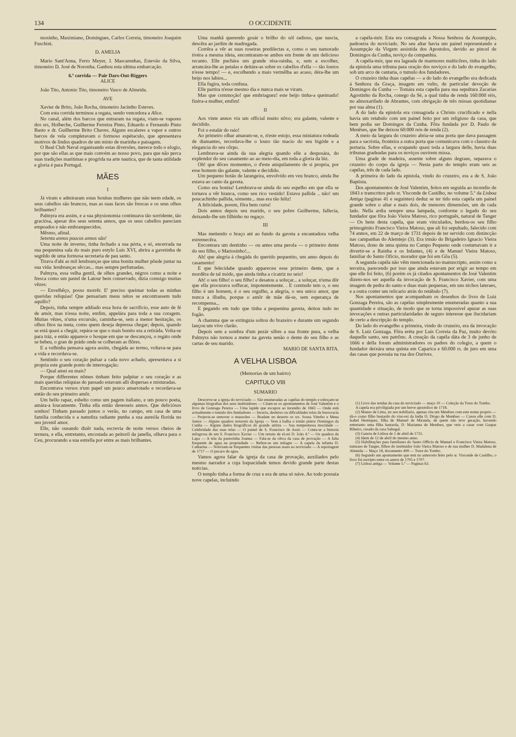134 O OCCIDENTE
mosinho, Maximiano, Domingues, Carlos Correia, timoneiro Joaquim Fuschini.
D. AMELIA
Mario Sant'Anna, Ferro Meyer, J. Mascarenhas, Estevão da Silva, timoneiro D. José de Noronha. Ganhou esta ultima embarcação.
6.ª corrida — Pair Dars-Out-Riggers
ALICE
João Tito, Antonio Tito, timoneiro Vasco de Almeida.
AVE
Xavier de Brito, João Rocha, timoneiro Jacintho Esteves.
Com esta corrida terminou a regata, sendo vencedora a Alice.
No canal, além dos barcos que entraram na regata, viam-se vapores dos srs, Holbeche, Guilherme Ferreira Pinto, Eduardo e Fernando Pinto Basto e dr. Guilherme Brito Chaves. Alguns escaleres a vapor e outros barcos de vela completavam o formoso espétaculo, que apresentava motivos de lindos quadros de um misto de marinha e paisagem.
O Real Club Naval organisando estas diversões, merece todo o elogio, por que são ellas as que mais convém ao nosso povo, para que não perca suas tradições maritimas e progrida na arte nautica, que de tanta utilidade e gloria é para Portugal.
MÃES
I
Já viram e admiraram estas bonitas mulheres que não teem edade, os seus cabellos são brancos, mas as suas faces são frescas e os seus olhos brilhantes?
Palmyra era assim, e a sua physionomia continuava tão sorridente, tão graciósa, apesar dos seus setenta annos, que os seus cabellos pareciam empoados e não embranquecidos.
Mêsmo, afinal.
Setenta annos poucos annos são!
Uma noite de inverno, tinha fechado a sua pórta, e só, encerrada na sua pequenina sala do mais puro estylo Luis XVI, abrira a gavetinha de segrêdo de uma formosa secretaria de pau santo.
Tirava d'ahi as mil lembranças que uma bonita mulher pôude juntar na sua vida: lembranças sêccas... mas sempre perfumadas.
Palmyra, essa velha gentil, de olhos grandes, négros como a noite e fresca como um pastel de Latour bem conservado, dizia comsigo muitas vêzes:
— Envelhêço, posso morrêr. E' preciso queimar todas as minhas queridas reliquias! Que pensariam meus nétos se encontrassem tudo aquillo?
Depois, tinha sempre addiado essa hora de sacrificio, esse auto de fé de amór, mas n'essa noite, emfim, appelára para toda a sua coragem. Muitas vêzes, n'uma excursão, caminha-se, sem a menor hesitação, os olhos fitos na meta, como quem deseja depressa chegar; depois, quando se está quasi a chegár, repára-se que o mais bonito era a retiráda. Volta-se para tráz, e então apparece o bosque em que se descançou, o regáto onde se bebeu, o gran de prádo onde se colheram as flôres.
E a velhinha pensava agora assim, chegáda ao termo, voltava-se para a vida e recordava-se.
Sentindo o seu coração pulsar a cada novo achado, apresentava a si propria este grande ponto de interrogação:
— Qual amei eu mais?
Porque differentes nômes tinham feito palpitar o seu coração e as mais queridas reliquias do passado estavam alli dispersas e misturadas.
Encontrava versos n'um papel um pouco amarrotado e recordava-se então do seu primeiro amôr.
Um bello rapaz, esbelto como um pagem italiano, e um pouco poeta, amára-a loucamente. Tinha ella então desesseis annos. Que deliciósos sonhos! Tinham passado juntos o verão, no campo, em casa de uma familia conhecida e a naturêza radiante punha a sua aureóla florida no seu juvenil amor.
Elle, não ousando dizêr nada, escrevia de noite versos cheios de ternura, e ella, entretanto, encostada ao peitoril da janella, olhava para o Ceu, procurando a sua estrella por entre as mais brilhantes.
Uma manhã querendo gosár o brilho do sól radioso, que nascia, descêra ao jardim de madrugada.
Corrêra a vêr as suas roseiras predilectas e, como o seu namorado tivéra a mesma ideia, encontraram-se ambos em frente de um delicioso recanto. Elle puchára um grande résa-rainha, e, sem a escolher, arrancára-lhe as petalas e deitára-as sobre os cabellos d'ella — tão louros n'esse tempo! — e, escolhendo a mais vermêlha ao acaso, déra-lhe um beijo nos labios...
Ella fugira, toda confusa.
Elle partira n'esse mesmo dia e nunca mais se viram.
Mas que commoção! que embriaguez! este beijo tinha-a queimado! fizéra-a mulher, emfim!
II
Aos vinte annos viu um official muito nôvo; era galante, valente e decidido.
Foi o estalár do raio!
Ao primeiro olhar amaram-se, e, n'este estojo, essa miniatura rodeada de diamantes, recordava-lhe o louro tão macio do seu bigóde e a elegancia do seu côrpo.
Lembrava-se ainda da sua alegria quando elle a desposára, do explendor do seu casamento ao ao meio-dia, em toda a gloria da lúz.
Oh! que dôces momentos, o d'este aniquilamento de si propria, por esse homem tão galante, valente e decidido.
Um pequeno botão de larangeira, envolvido em veu branco, ainda lhe estava ao canto da gaveta.
Como era bonita! Lembrava-se ainda do seu espelho em que ella se tornava a vêr branca, como seu rico vestido! Estava pallida .. não! um poucachinho pallida, sómente... mas era tão feliz!
A felicidade, porem, fôra bem curta!
Dois annos depois seu marido, o seu pobre Guilherme, fallecia, deixando-lhe um filhinho no regaço.
III
Mas mettendo o braço até ao fundo da gaveta a encantadora velha estremecêra.
Encontrara um dentinho — ou antes uma perola — o primeiro dente do seu filho, o Mariosinho!...
Ah! que alegria á chegáda do querido pequenito, um anno depois do casamento!
E que felecidabe quando appareceu esse primeiro dente, que a mordêra de tal módo, que ainda tinha a cicatriz no seio!
Ah! o seu filho! o seu filho! e desatou a soluçar... a soluçar, n'uma dôr que ella procurava soffucar, impotentemente. . E comtudo tem o, o seu filho é um homem, é o seu orgulho, a alegria, o seu unico amor, que nunca a illudiu, porque o amôr de mãe dá-se, sem esperança de recompensa...
E pegando em tudo que tinha a pequenina gaveta, deitou tudo no fogão.
A chamma que se extinguia soltou do brazeiro e durante um segundo lançou um vivo clarão.
Depois sem a sombra d'um pezár sôbre a sua fronte pura, a velha Palmyra não tornou a meter na gaveta senão o dente do seu filho e as cartas de seu marido.
MARIO DE SANTA RITA.
A VELHA LISBOA
(Memorias de um bairro)
CAPITULO VIII
SUMARIO
Descreve-se a igreja do noviciado — São enumeradas as capélas do templo e esboçam-se algumas biografias dos seus instituidores — Citam-se os apontamentos de José Valentim e o livro de Gonzaga Pereira — Uma lapide que escapou ao incendio de 1843 — Onde está actualmente o tumulo dos fundadores — Incuria, desleixo ou dificuldades tolas da burocracia — Projecta-se remover o mausoleo — Bradam no deserto os srs. Sousa Viterbo e Mena Junior — Alguns quadros notaveis da Igreja — Vem á balha o irmão pintor Domingos da Cunha — Alguns dados biográficos do grande artista — Sua tempestuosa mocidade — Celebridade das suas telas — O painel de S. Francisco de Assis — Conta-se a historia milagrosa de um S. Francisco Xavier — Um retrato de el-rei D. João 4.º — Os quadros da Lapa — A tela da pastorinha Joanna — Fala-se da cêrca da casa de provação — A falta frequente de agua na propriedade — Refere-se um milagre — A capela da infanta D. Catharina — Noticiam-se frequentes visitas das pessoas reaes ao noviciado — A reportagem de 1717 — O pucaro de agua.
Vamos agora falar da igreja da casa de provação, auxiliados pelo mesmo narrador a cuja loquacidade temos devido grande parte destas noticias.
O templo tinha a forma de cruz e era de uma só náve. Ao todo possuia nove capelas, incluindo
a capéla-mór. Esta era consagrada a Nossa Senhora da Assumpção, padroeira do noviciado. No seu altar havia um painel representando a Assumpção da Virgem assistida dos Apostolos, devido ao pincel de Domingos da Cunha, noviço da companhia.
A capéla-mór, que era lageada de marmores multicôres, tinha do lado da epistola uma tribuna para oração dos noviços e do lado do evangelho, sob um arco de cantaria, o tumulo dos fundadores.
O cruzeiro tinha duas capélas — a do lado do evangelho era dedicada á Senhora da Graça, imagem em vulto, de particular devoção de Domingos da Cunha — Tomára esta capella para sua sepultura Zacarias Agostinho da Rocha, conego da Sé, a qual tinha de renda 160:000 réis, no almoxarifado de Abrantes, com obrigação de três missas quotidianas por sua alma (1).
A do lado da epistola era consagrada a Christo crucificado e nella havia um retabulo com um painel feito por um religioso da casa, que bem podia ser Domingos da Cunha. Fôra fundada por D. Paulo de Menêses, que lhe deixou 60:000 reis de renda (2).
A meio da largura do cruzeiro abria-se uma porta que dava passagem para a sacristia, fronteira a outra porta que comunicava com o claustro da portaria. Sobre ellas, e ocupando quasi toda a largura delle, havia duas tribunas gradeadas para os noviços ouvirem missa.
Uma grade de madeira, assente sobre alguns degraus, separava o cruzeiro do corpo da igreja — Nesta parte do templo eram seis as capélas, três de cada lado.
A primeira do lado da epistola, vindo do cruzeiro, era a de S. João Baptista.
Dos apontamentos de José Valentim, feitos em seguida ao incendio de 1843 e transcritos pelo sr. Visconde de Castilho, no volume 5.º da Lisboa Antiga (paginas 41 e seguintes) deduz se ter tido esta capéla um painel grande sobre o altar e mais dois, de menores dimensões, um de cada lado. Nella ardia sempre uma lampada, conforme o legado do seu fundador que fôra João Vieira Matoso, rico português, natural de Tanger — Os bens desta capéla, que eram vinculados, herdou-os seu filho primogénito Francisco Vieira Matoso, que ali foi sepultado, falecido com 74 annos, em 22 de março de 1731 depois de ter servido com distincção nas campanhas do Alemtejo (3). Era irmão do Brigadeiro Ignacio Vieira Matoso, dono de uma quinta no Campo Pequeno onde costumavam ir a divertir-se a Rainha e os Infantes, (4) e de Manuel Vieira Matoso, familiar do Santo Oficio, morador que foi em Gôa (5).
A segunda capéla não vêm mencionada no manuscripto, assim como a terceira, parecendo por isso que ainda estavam por erigir ao tempo em que elle foi feito, (6) porém os já citados apontamentos de José Valentim dizem-nos ser aquella da invocação de S. Francisco Xavier, com uma imagem de pedra do santo e duas mais pequenas, em uns nichos lateraes, e a outra conter um relicario atrás do retábulo (7).
Nos apontamentos que acompanham os desenhos do livro de Luiz Gonzaga Pereira, são as capélas simplesmente enumeradas quanto a sua quantidade e situação, de modo que se torna impossivel apurar as suas invocações e outras particularidades de seguro interesse que ilucidariam de certo a descripção do templo.
Do lado do evangelho a primeira, vindo do cruzeiro, era da invocação de S. Luiz Gonzaga. Fôra eréta por Luis Correia da Paz, muito devóto daquelle santo, seu patrôno. A creação da capéla dáta de 3 de junho de 1666 e della foram administradores os padres do colegio, a quem o fundador deixára uma quinta em Caparica e 60.000 rs. de juro em uma das casas que possuia na rua dos Ourives.
(1) Livro das rendas da casa do noviciado — maço 10 — Coleção da Torre do Tombo.
A capela era priviligiada por um breve apostolico de 1718.
(2) Manso de Lima, no seu nobiliario, apenas cita um Menêses com este nome proprio — dá-o como filho bastardo do viso-rei da India D. Diogo de Menêses — Casou elle com D. Isabel Henriques, filha de Manuel de Miranda, de quem não teve geração, havendo entretanto uma filha bastarda, D. Marianna de Menêses, que veio a casar com Gaspar Ribeiro, creado da casa Sabugal.
(3) Gazeta de Lisboa de 1 de abril de 1731.
(4) Idem de 12 de abril do mesmo anno.
(5) Habilitações para familiares do Santo Officio de Manuel e Francisco Vieira Matoso, naturaes de Tanger, filhos do instituidor João Vieira Matoso e de sua mulher D. Madalena de Almeida — Maço 18, documento 499 — Torre do Tombo.
(6) Segundo um apontamento que tem no anterosto feito pelo sr. Visconde de Castilho, o livro foi escripto entre os annos de 1705 e 1707.
(7) Lisboa antiga — Volume 5.º — Paginas 63.